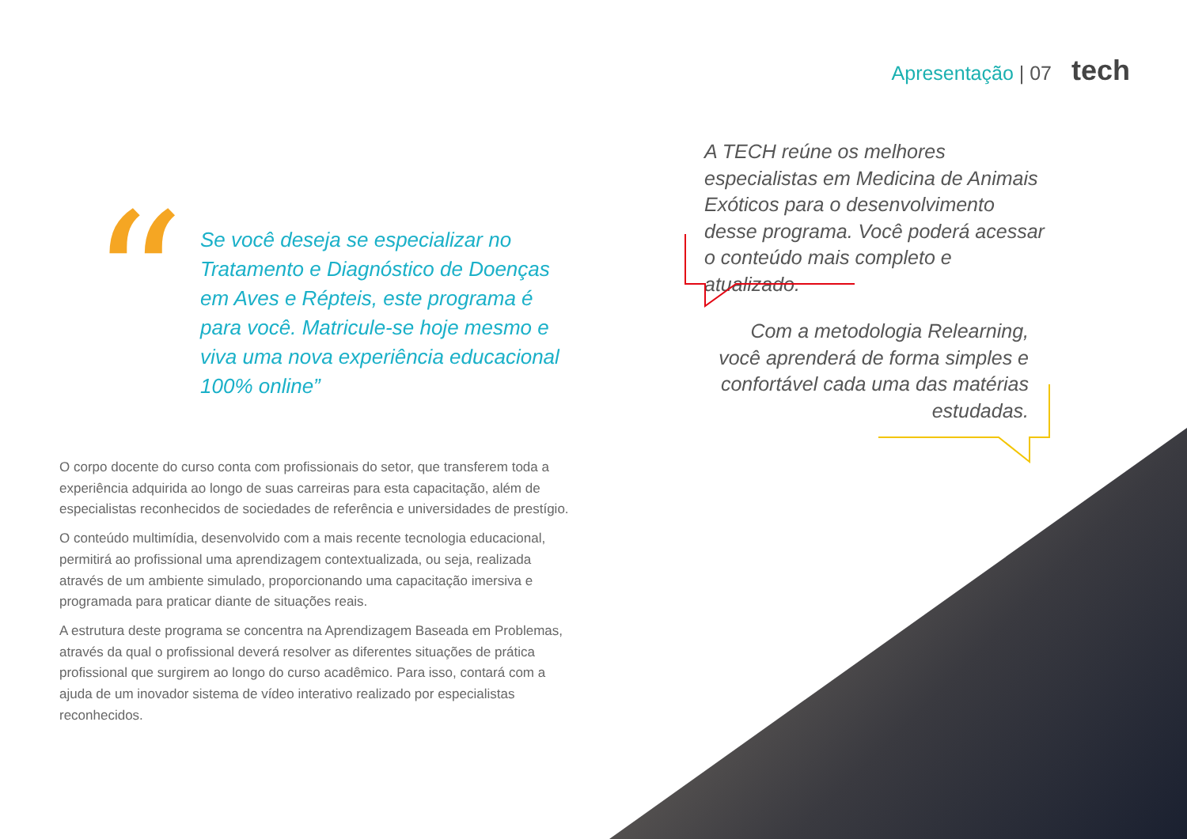Apresentação | 07 tech
“
Se você deseja se especializar no Tratamento e Diagnóstico de Doenças em Aves e Répteis, este programa é para você. Matricule-se hoje mesmo e viva uma nova experiência educacional 100% online”
O corpo docente do curso conta com profissionais do setor, que transferem toda a experiência adquirida ao longo de suas carreiras para esta capacitação, além de especialistas reconhecidos de sociedades de referência e universidades de prestígio.
O conteúdo multimídia, desenvolvido com a mais recente tecnologia educacional, permitirá ao profissional uma aprendizagem contextualizada, ou seja, realizada através de um ambiente simulado, proporcionando uma capacitação imersiva e programada para praticar diante de situações reais.
A estrutura deste programa se concentra na Aprendizagem Baseada em Problemas, através da qual o profissional deverá resolver as diferentes situações de prática profissional que surgirem ao longo do curso acadêmico. Para isso, contará com a ajuda de um inovador sistema de vídeo interativo realizado por especialistas reconhecidos.
A TECH reúne os melhores especialistas em Medicina de Animais Exóticos para o desenvolvimento desse programa. Você poderá acessar o conteúdo mais completo e atualizado.
Com a metodologia Relearning, você aprenderá de forma simples e confortável cada uma das matérias estudadas.